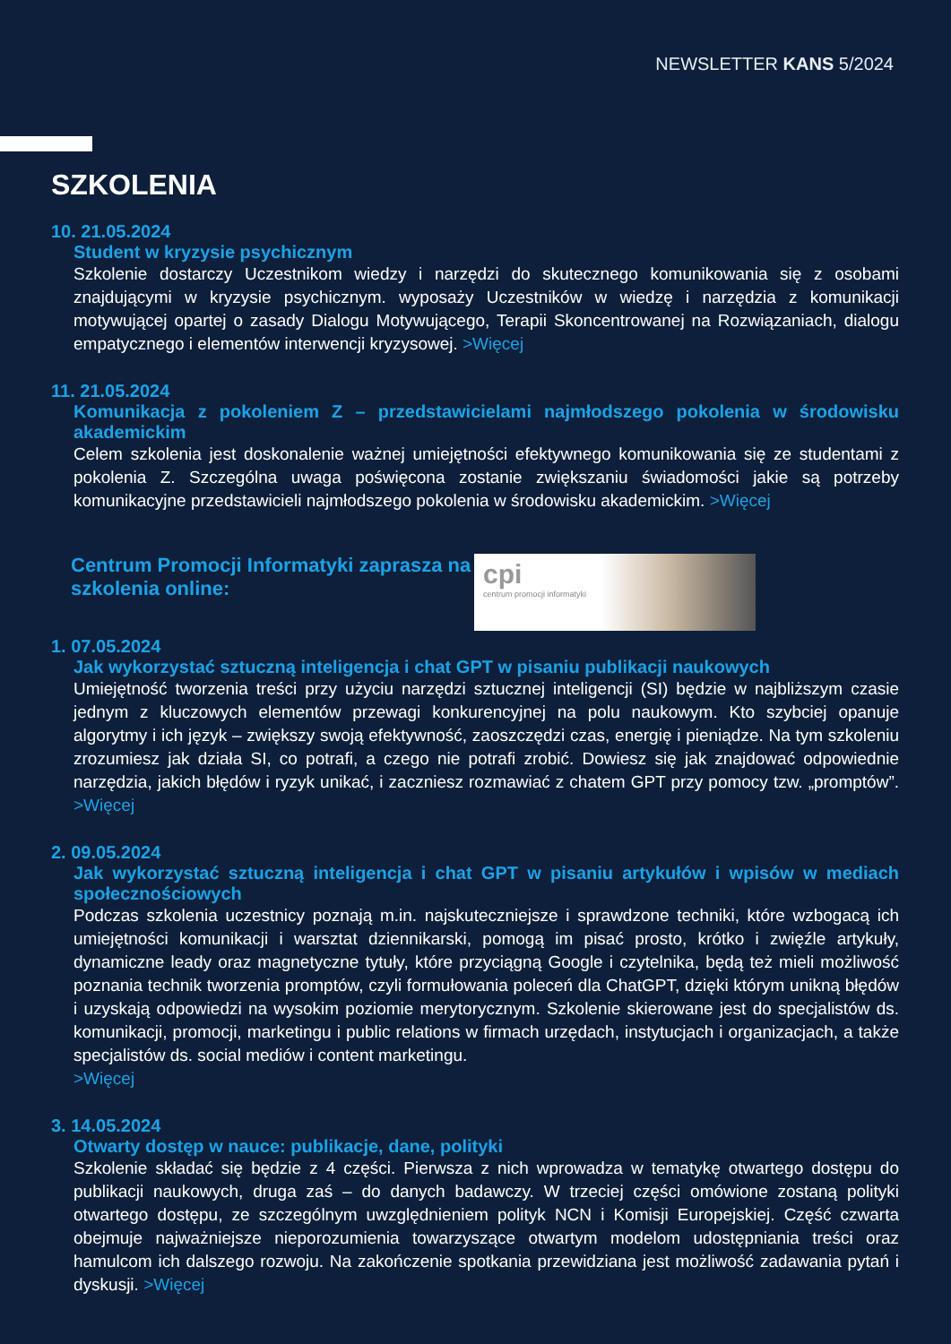NEWSLETTER KANS 5/2024
SZKOLENIA
10. 21.05.2024
Student w kryzysie psychicznym
Szkolenie dostarczy Uczestnikom wiedzy i narzędzi do skutecznego komunikowania się z osobami znajdującymi w kryzysie psychicznym. wyposaży Uczestników w wiedzę i narzędzia z komunikacji motywującej opartej o zasady Dialogu Motywującego, Terapii Skoncentrowanej na Rozwiązaniach, dialogu empatycznego i elementów interwencji kryzysowej. >Więcej
11. 21.05.2024
Komunikacja z pokoleniem Z – przedstawicielami najmłodszego pokolenia w środowisku akademickim
Celem szkolenia jest doskonalenie ważnej umiejętności efektywnego komunikowania się ze studentami z pokolenia Z. Szczególna uwaga poświęcona zostanie zwiększaniu świadomości jakie są potrzeby komunikacyjne przedstawicieli najmłodszego pokolenia w środowisku akademickim. >Więcej
Centrum Promocji Informatyki zaprasza na szkolenia online:
cpi
centrum promocji informatyki
1. 07.05.2024
Jak wykorzystać sztuczną inteligencja i chat GPT w pisaniu publikacji naukowych
Umiejętność tworzenia treści przy użyciu narzędzi sztucznej inteligencji (SI) będzie w najbliższym czasie jednym z kluczowych elementów przewagi konkurencyjnej na polu naukowym. Kto szybciej opanuje algorytmy i ich język – zwiększy swoją efektywność, zaoszczędzi czas, energię i pieniądze. Na tym szkoleniu zrozumiesz jak działa SI, co potrafi, a czego nie potrafi zrobić. Dowiesz się jak znajdować odpowiednie narzędzia, jakich błędów i ryzyk unikać, i zaczniesz rozmawiać z chatem GPT przy pomocy tzw. „promptów”. >Więcej
2. 09.05.2024
Jak wykorzystać sztuczną inteligencja i chat GPT w pisaniu artykułów i wpisów w mediach społecznościowych
Podczas szkolenia uczestnicy poznają m.in. najskuteczniejsze i sprawdzone techniki, które wzbogacą ich umiejętności komunikacji i warsztat dziennikarski, pomogą im pisać prosto, krótko i zwięźle artykuły, dynamiczne leady oraz magnetyczne tytuły, które przyciągną Google i czytelnika, będą też mieli możliwość poznania technik tworzenia promptów, czyli formułowania poleceń dla ChatGPT, dzięki którym unikną błędów i uzyskają odpowiedzi na wysokim poziomie merytorycznym. Szkolenie skierowane jest do specjalistów ds. komunikacji, promocji, marketingu i public relations w firmach urzędach, instytucjach i organizacjach, a także specjalistów ds. social mediów i content marketingu.
>Więcej
3. 14.05.2024
Otwarty dostęp w nauce: publikacje, dane, polityki
Szkolenie składać się będzie z 4 części. Pierwsza z nich wprowadza w tematykę otwartego dostępu do publikacji naukowych, druga zaś – do danych badawczy. W trzeciej części omówione zostaną polityki otwartego dostępu, ze szczególnym uwzględnieniem polityk NCN i Komisji Europejskiej. Część czwarta obejmuje najważniejsze nieporozumienia towarzyszące otwartym modelom udostępniania treści oraz hamulcom ich dalszego rozwoju. Na zakończenie spotkania przewidziana jest możliwość zadawania pytań i dyskusji. >Więcej